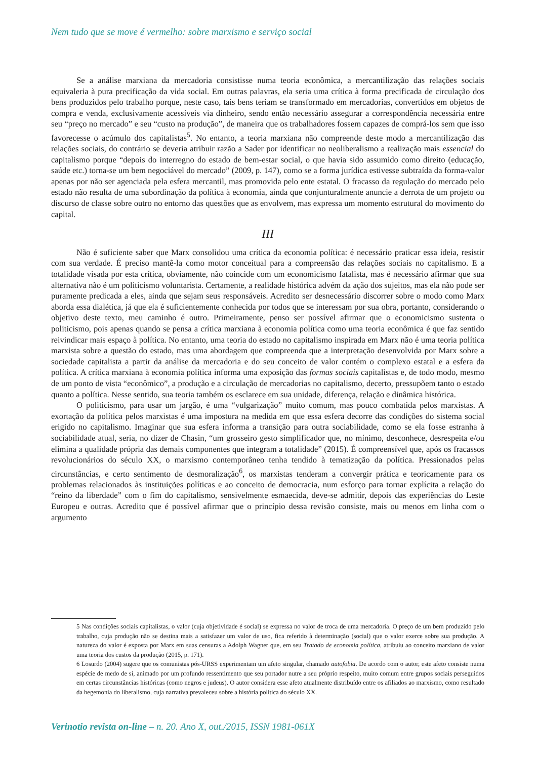Nem tudo que se move é vermelho: sobre marxismo e serviço social
Se a análise marxiana da mercadoria consistisse numa teoria econômica, a mercantilização das relações sociais equivaleria à pura precificação da vida social. Em outras palavras, ela seria uma crítica à forma precificada de circulação dos bens produzidos pelo trabalho porque, neste caso, tais bens teriam se transformado em mercadorias, convertidos em objetos de compra e venda, exclusivamente acessíveis via dinheiro, sendo então necessário assegurar a correspondência necessária entre seu “preço no mercado” e seu “custo na produção”, de maneira que os trabalhadores fossem capazes de comprá-los sem que isso favorecesse o acúmulo dos capitalistas<sup>5</sup>. No entanto, a teoria marxiana não compreende deste modo a mercantilização das relações sociais, do contrário se deveria atribuir razão a Sader por identificar no neoliberalismo a realização mais essencial do capitalismo porque “depois do interregno do estado de bem-estar social, o que havia sido assumido como direito (educação, saúde etc.) torna-se um bem negociável do mercado” (2009, p. 147), como se a forma jurídica estivesse subtraída da forma-valor apenas por não ser agenciada pela esfera mercantil, mas promovida pelo ente estatal. O fracasso da regulação do mercado pelo estado não resulta de uma subordinação da política à economia, ainda que conjunturalmente anuncie a derrota de um projeto ou discurso de classe sobre outro no entorno das questões que as envolvem, mas expressa um momento estrutural do movimento do capital.
III
Não é suficiente saber que Marx consolidou uma crítica da economia política: é necessário praticar essa ideia, resistir com sua verdade. É preciso mantê-la como motor conceitual para a compreensão das relações sociais no capitalismo. E a totalidade visada por esta crítica, obviamente, não coincide com um economicismo fatalista, mas é necessário afirmar que sua alternativa não é um politicismo voluntarista. Certamente, a realidade histórica advém da ação dos sujeitos, mas ela não pode ser puramente predicada a eles, ainda que sejam seus responsáveis. Acredito ser desnecessário discorrer sobre o modo como Marx aborda essa dialética, já que ela é suficientemente conhecida por todos que se interessam por sua obra, portanto, considerando o objetivo deste texto, meu caminho é outro. Primeiramente, penso ser possível afirmar que o economicismo sustenta o politicismo, pois apenas quando se pensa a crítica marxiana à economia política como uma teoria econômica é que faz sentido reivindicar mais espaço à política. No entanto, uma teoria do estado no capitalismo inspirada em Marx não é uma teoria política marxista sobre a questão do estado, mas uma abordagem que compreenda que a interpretação desenvolvida por Marx sobre a sociedade capitalista a partir da análise da mercadoria e do seu conceito de valor contém o complexo estatal e a esfera da política. A crítica marxiana à economia política informa uma exposição das formas sociais capitalistas e, de todo modo, mesmo de um ponto de vista “econômico”, a produção e a circulação de mercadorias no capitalismo, decerto, pressupõem tanto o estado quanto a política. Nesse sentido, sua teoria também os esclarece em sua unidade, diferença, relação e dinâmica histórica.
O politicismo, para usar um jargão, é uma “vulgarização” muito comum, mas pouco combatida pelos marxistas. A exortação da política pelos marxistas é uma impostura na medida em que essa esfera decorre das condições do sistema social erigido no capitalismo. Imaginar que sua esfera informa a transição para outra sociabilidade, como se ela fosse estranha à sociabilidade atual, seria, no dizer de Chasin, “um grosseiro gesto simplificador que, no mínimo, desconhece, desrespeita e/ou elimina a qualidade própria das demais componentes que integram a totalidade” (2015). É compreensível que, após os fracassos revolucionários do século XX, o marxismo contemporâneo tenha tendido à tematização da política. Pressionados pelas circunstâncias, e certo sentimento de desmoralização<sup>6</sup>, os marxistas tenderam a convergir prática e teoricamente para os problemas relacionados às instituições políticas e ao conceito de democracia, num esforço para tornar explícita a relação do “reino da liberdade” com o fim do capitalismo, sensivelmente esmaecida, deve-se admitir, depois das experiências do Leste Europeu e outras. Acredito que é possível afirmar que o princípio dessa revisão consiste, mais ou menos em linha com o argumento
5 Nas condições sociais capitalistas, o valor (cuja objetividade é social) se expressa no valor de troca de uma mercadoria. O preço de um bem produzido pelo trabalho, cuja produção não se destina mais a satisfazer um valor de uso, fica referido à determinação (social) que o valor exerce sobre sua produção. A natureza do valor é exposta por Marx em suas censuras a Adolph Wagner que, em seu Tratado de economia política, atribuiu ao conceito marxiano de valor uma teoria dos custos da produção (2015, p. 171).
6 Losurdo (2004) sugere que os comunistas pós-URSS experimentam um afeto singular, chamado autofobia. De acordo com o autor, este afeto consiste numa espécie de medo de si, animado por um profundo ressentimento que seu portador nutre a seu próprio respeito, muito comum entre grupos sociais perseguidos em certas circunstâncias históricas (como negros e judeus). O autor considera esse afeto atualmente distribuído entre os afiliados ao marxismo, como resultado da hegemonia do liberalismo, cuja narrativa prevaleceu sobre a história política do século XX.
Verinotio revista on-line – n. 20. Ano X, out./2015, ISSN 1981-061X